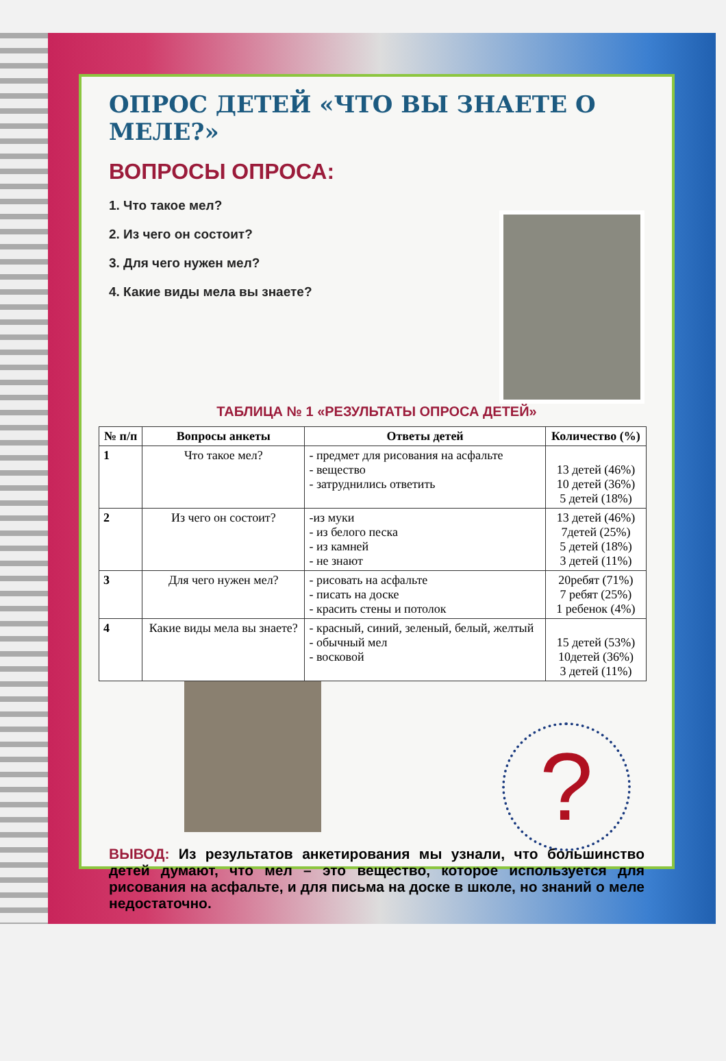ОПРОС ДЕТЕЙ «ЧТО ВЫ ЗНАЕТЕ О МЕЛЕ?»
ВОПРОСЫ ОПРОСА:
1. Что такое мел?
2. Из чего он состоит?
3. Для чего нужен мел?
4. Какие виды мела вы знаете?
ТАБЛИЦА № 1 «РЕЗУЛЬТАТЫ ОПРОСА ДЕТЕЙ»
| № п/п | Вопросы анкеты | Ответы детей | Количество (%) |
| --- | --- | --- | --- |
| 1 | Что такое мел? | - предмет для рисования на асфальте - вещество - затруднились ответить | 13 детей (46%) 10 детей (36%) 5 детей (18%) |
| 2 | Из чего он состоит? | -из муки - из белого песка - из камней - не знают | 13 детей (46%) 7детей (25%) 5 детей (18%) 3 детей (11%) |
| 3 | Для чего нужен мел? | - рисовать на асфальте - писать на доске - красить стены и потолок | 20ребят (71%) 7 ребят (25%) 1 ребенок (4%) |
| 4 | Какие виды мела вы знаете? | - красный, синий, зеленый, белый, желтый - обычный мел - восковой | 15 детей (53%) 10детей (36%) 3 детей (11%) |
?
ВЫВОД: Из результатов анкетирования мы узнали, что большинство детей думают, что мел – это вещество, которое используется для рисования на асфальте, и для письма на доске в школе, но знаний о меле недостаточно.